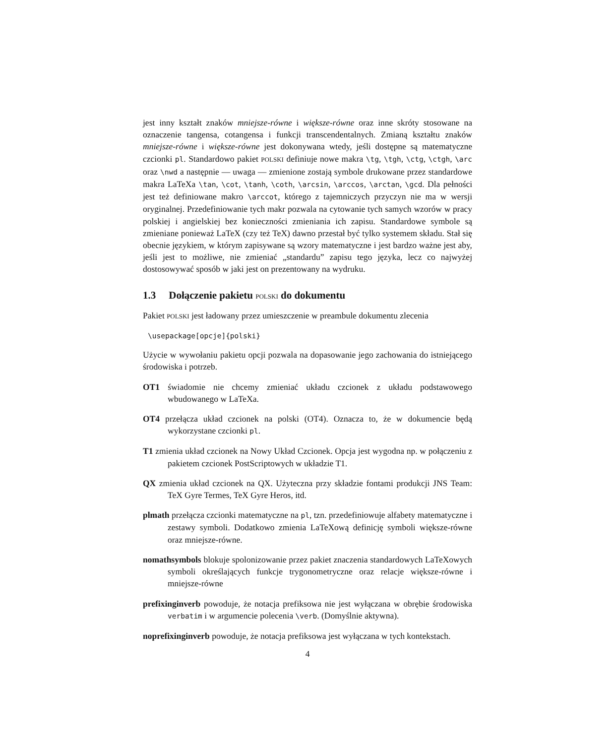jest inny kształt znaków mniejsze-równe i większe-równe oraz inne skróty stosowane na oznaczenie tangensa, cotangensa i funkcji transcendentalnych. Zmianą kształtu znaków mniejsze-równe i większe-równe jest dokonywana wtedy, jeśli dostępne są matematyczne czcionki pl. Standardowo pakiet POLSKI definiuje nowe makra \tg, \tgh, \ctg, \ctgh, \arc oraz \nwd a następnie — uwaga — zmienione zostają symbole drukowane przez standardowe makra LaTeXa \tan, \cot, \tanh, \coth, \arcsin, \arccos, \arctan, \gcd. Dla pełności jest też definiowane makro \arccot, którego z tajemniczych przyczyn nie ma w wersji oryginalnej. Przedefiniowanie tych makr pozwala na cytowanie tych samych wzorów w pracy polskiej i angielskiej bez konieczności zmieniania ich zapisu. Standardowe symbole są zmieniane ponieważ LaTeX (czy też TeX) dawno przestał być tylko systemem składu. Stał się obecnie językiem, w którym zapisywane są wzory matematyczne i jest bardzo ważne jest aby, jeśli jest to możliwe, nie zmieniać „standardu” zapisu tego języka, lecz co najwyżej dostosowywać sposób w jaki jest on prezentowany na wydruku.
1.3 Dołączenie pakietu POLSKI do dokumentu
Pakiet POLSKI jest ładowany przez umieszczenie w preambule dokumentu zlecenia
\usepackage[opcje]{polski}
Użycie w wywołaniu pakietu opcji pozwala na dopasowanie jego zachowania do istniejącego środowiska i potrzeb.
OT1 świadomie nie chcemy zmieniać układu czcionek z układu podstawowego wbudowanego w LaTeXa.
OT4 przełącza układ czcionek na polski (OT4). Oznacza to, że w dokumencie będą wykorzystane czcionki pl.
T1 zmienia układ czcionek na Nowy Układ Czcionek. Opcja jest wygodna np. w połączeniu z pakietem czcionek PostScriptowych w układzie T1.
QX zmienia układ czcionek na QX. Użyteczna przy składzie fontami produkcji JNS Team: TeX Gyre Termes, TeX Gyre Heros, itd.
plmath przełącza czcionki matematyczne na pl, tzn. przedefiniowuje alfabety matematyczne i zestawy symboli. Dodatkowo zmienia LaTeXową definicję symboli większe-równe oraz mniejsze-równe.
nomathsymbols blokuje spolonizowanie przez pakiet znaczenia standardowych LaTeXowych symboli określających funkcje trygonometryczne oraz relacje większe-równe i mniejsze-równe
prefixinginverb powoduje, że notacja prefiksowa nie jest wyłączana w obrębie środowiska verbatim i w argumencie polecenia \verb. (Domyślnie aktywna).
noprefixinginverb powoduje, że notacja prefiksowa jest wyłączana w tych kontekstach.
4